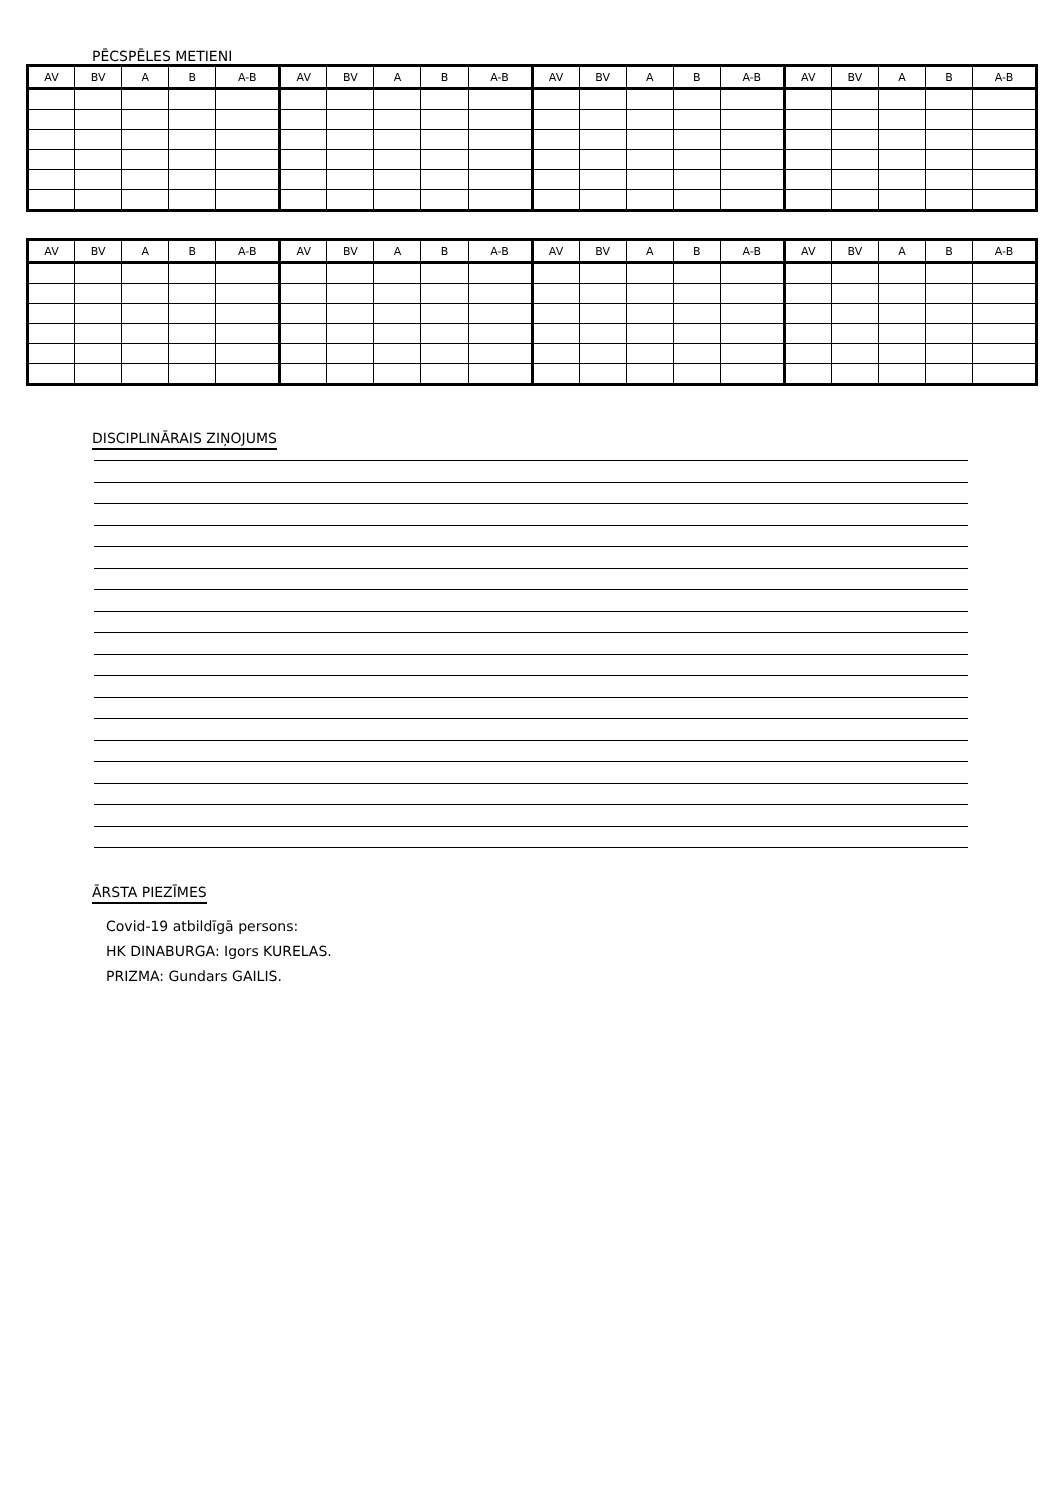PĒCSPĒLES METIENI
| AV | BV | A | B | A-B | AV | BV | A | B | A-B | AV | BV | A | B | A-B | AV | BV | A | B | A-B |
| --- | --- | --- | --- | --- | --- | --- | --- | --- | --- | --- | --- | --- | --- | --- | --- | --- | --- | --- | --- |
| AV | BV | A | B | A-B | AV | BV | A | B | A-B | AV | BV | A | B | A-B | AV | BV | A | B | A-B |
| --- | --- | --- | --- | --- | --- | --- | --- | --- | --- | --- | --- | --- | --- | --- | --- | --- | --- | --- | --- |
DISCIPLINĀRAIS ZIŅOJUMS
ĀRSTA PIEZĪMES
Covid-19 atbildīgā persons:
HK DINABURGA: Igors KURELAS.
PRIZMA: Gundars GAILIS.